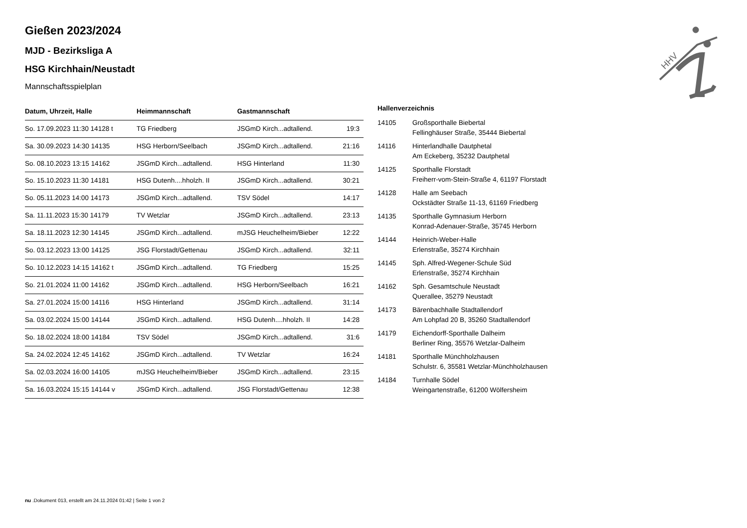HHV
Gießen 2023/2024
MJD - Bezirksliga A
HSG Kirchhain/Neustadt
Mannschaftsspielplan
| Datum, Uhrzeit, Halle | Heimmannschaft | Gastmannschaft | |
| --- | --- | --- | --- |
| So. 17.09.2023 11:30 14128 t | TG Friedberg | JSGmD Kirch...adtallend. | 19:3 |
| Sa. 30.09.2023 14:30 14135 | HSG Herborn/Seelbach | JSGmD Kirch...adtallend. | 21:16 |
| So. 08.10.2023 13:15 14162 | JSGmD Kirch...adtallend. | HSG Hinterland | 11:30 |
| So. 15.10.2023 11:30 14181 | HSG Dutenh....hholzh. II | JSGmD Kirch...adtallend. | 30:21 |
| So. 05.11.2023 14:00 14173 | JSGmD Kirch...adtallend. | TSV Södel | 14:17 |
| Sa. 11.11.2023 15:30 14179 | TV Wetzlar | JSGmD Kirch...adtallend. | 23:13 |
| Sa. 18.11.2023 12:30 14145 | JSGmD Kirch...adtallend. | mJSG Heuchelheim/Bieber | 12:22 |
| So. 03.12.2023 13:00 14125 | JSG Florstadt/Gettenau | JSGmD Kirch...adtallend. | 32:11 |
| So. 10.12.2023 14:15 14162 t | JSGmD Kirch...adtallend. | TG Friedberg | 15:25 |
| So. 21.01.2024 11:00 14162 | JSGmD Kirch...adtallend. | HSG Herborn/Seelbach | 16:21 |
| Sa. 27.01.2024 15:00 14116 | HSG Hinterland | JSGmD Kirch...adtallend. | 31:14 |
| Sa. 03.02.2024 15:00 14144 | JSGmD Kirch...adtallend. | HSG Dutenh....hholzh. II | 14:28 |
| So. 18.02.2024 18:00 14184 | TSV Södel | JSGmD Kirch...adtallend. | 31:6 |
| Sa. 24.02.2024 12:45 14162 | JSGmD Kirch...adtallend. | TV Wetzlar | 16:24 |
| Sa. 02.03.2024 16:00 14105 | mJSG Heuchelheim/Bieber | JSGmD Kirch...adtallend. | 23:15 |
| Sa. 16.03.2024 15:15 14144 v | JSGmD Kirch...adtallend. | JSG Florstadt/Gettenau | 12:38 |
Hallenverzeichnis
| 14105 | Großsporthalle Biebertal Fellinghäuser Straße, 35444 Biebertal |
| 14116 | Hinterlandhalle Dautphetal Am Eckeberg, 35232 Dautphetal |
| 14125 | Sporthalle Florstadt Freiherr-vom-Stein-Straße 4, 61197 Florstadt |
| 14128 | Halle am Seebach Ockstädter Straße 11-13, 61169 Friedberg |
| 14135 | Sporthalle Gymnasium Herborn Konrad-Adenauer-Straße, 35745 Herborn |
| 14144 | Heinrich-Weber-Halle Erlenstraße, 35274 Kirchhain |
| 14145 | Sph. Alfred-Wegener-Schule Süd Erlenstraße, 35274 Kirchhain |
| 14162 | Sph. Gesamtschule Neustadt Querallee, 35279 Neustadt |
| 14173 | Bärenbachhalle Stadtallendorf Am Lohpfad 20 B, 35260 Stadtallendorf |
| 14179 | Eichendorff-Sporthalle Dalheim Berliner Ring, 35576 Wetzlar-Dalheim |
| 14181 | Sporthalle Münchholzhausen Schulstr. 6, 35581 Wetzlar-Münchholzhausen |
| 14184 | Turnhalle Södel Weingartenstraße, 61200 Wölfersheim |
nu .Dokument 013, erstellt am 24.11.2024 01:42 | Seite 1 von 2